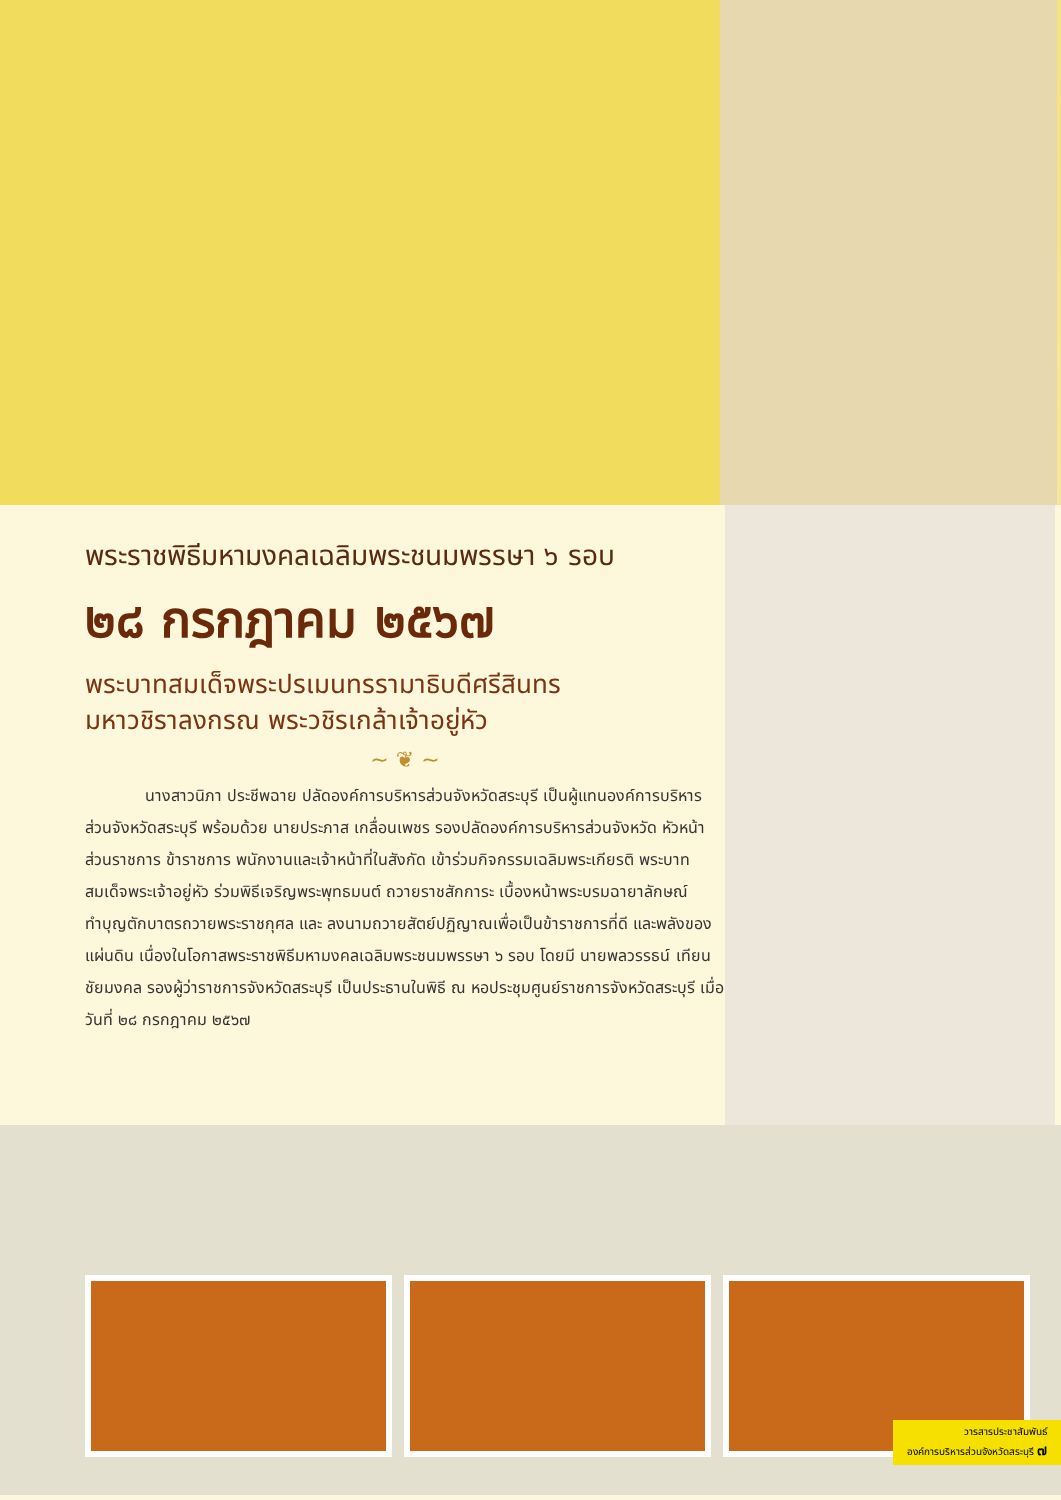พระราชพิธีมหามงคลเฉลิมพระชนมพรรษา ๖ รอบ
๒๘ กรกฎาคม ๒๕๖๗
พระบาทสมเด็จพระปรเมนทรรามาธิบดีศรีสินทร
มหาวชิราลงกรณ พระวชิรเกล้าเจ้าอยู่หัว
~ ❦ ~
นางสาวนิภา ประชีพฉาย ปลัดองค์การบริหารส่วนจังหวัดสระบุรี เป็นผู้แทนองค์การบริหารส่วนจังหวัดสระบุรี พร้อมด้วย นายประภาส เกลื่อนเพชร รองปลัดองค์การบริหารส่วนจังหวัด หัวหน้าส่วนราชการ ข้าราชการ พนักงานและเจ้าหน้าที่ในสังกัด เข้าร่วมกิจกรรมเฉลิมพระเกียรติ พระบาทสมเด็จพระเจ้าอยู่หัว ร่วมพิธีเจริญพระพุทธมนต์ ถวายราชสักการะ เบื้องหน้าพระบรมฉายาลักษณ์ ทำบุญตักบาตรถวายพระราชกุศล และ ลงนามถวายสัตย์ปฏิญาณเพื่อเป็นข้าราชการที่ดี และพลังของแผ่นดิน เนื่องในโอกาสพระราชพิธีมหามงคลเฉลิมพระชนมพรรษา ๖ รอบ โดยมี นายพลวรรธน์ เทียนชัยมงคล รองผู้ว่าราชการจังหวัดสระบุรี เป็นประธานในพิธี ณ หอประชุมศูนย์ราชการจังหวัดสระบุรี เมื่อวันที่ ๒๘ กรกฎาคม ๒๕๖๗
วารสารประชาสัมพันธ์
องค์การบริหารส่วนจังหวัดสระบุรี ๗